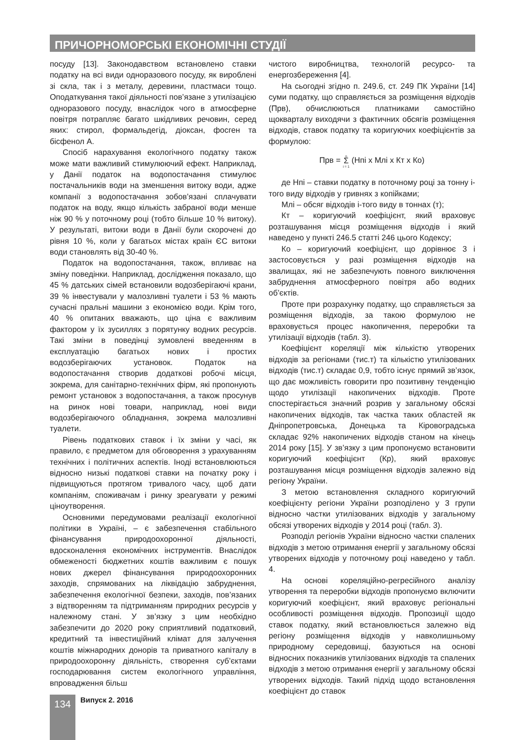ПРИЧОРНОМОРСЬКІ ЕКОНОМІЧНІ СТУДІЇ
посуду [13]. Законодавством встановлено ставки податку на всі види одноразового посуду, як вироблені зі скла, так і з металу, деревини, пластмаси тощо. Оподаткування такої діяльності пов’язане з утилізацією одноразового посуду, внаслідок чого в атмосферне повітря потрапляє багато шкідливих речовин, серед яких: стирол, формальдегід, діоксан, фосген та бісфенол А.
Спосіб нарахування екологічного податку також може мати важливий стимулюючий ефект. Наприклад, у Данії податок на водопостачання стимулює постачальників води на зменшення витоку води, адже компанії з водопостачання зобов’язані сплачувати податок на воду, якщо кількість забраної води менше ніж 90 % у поточному році (тобто більше 10 % витоку). У результаті, витоки води в Данії були скорочені до рівня 10 %, коли у багатьох містах країн ЄС витоки води становлять від 30-40 %.
Податок на водопостачання, також, впливає на зміну поведінки. Наприклад, дослідження показало, що 45 % датських сімей встановили водозберігаючі крани, 39 % інвестували у малозливні туалети і 53 % мають сучасні пральні машини з економією води. Крім того, 40 % опитаних вважають, що ціна є важливим фактором у їх зусиллях з порятунку водних ресурсів. Такі зміни в поведінці зумовлені введенням в експлуатацію багатьох нових і простих водозберігаючих установок. Податок на водопостачання створив додаткові робочі місця, зокрема, для санітарно-технічних фірм, які пропонують ремонт установок з водопостачання, а також просунув на ринок нові товари, наприклад, нові види водозберігаючого обладнання, зокрема малозливні туалети.
Рівень податкових ставок і їх зміни у часі, як правило, є предметом для обговорення з урахуванням технічних і політичних аспектів. Іноді встановлюються відносно низькі податкові ставки на початку року і підвищуються протягом тривалого часу, щоб дати компаніям, споживачам і ринку зреагувати у режимі ціноутворення.
Основними передумовами реалізації екологічної політики в Україні, – є забезпечення стабільного фінансування природоохоронної діяльності, вдосконалення економічних інструментів. Внаслідок обмеженості бюджетних коштів важливим є пошук нових джерел фінансування природоохоронних заходів, спрямованих на ліквідацію забруднення, забезпечення екологічної безпеки, заходів, пов’язаних з відтворенням та підтриманням природних ресурсів у належному стані. У зв’язку з цим необхідно забезпечити до 2020 року сприятливий податковий, кредитний та інвестиційний клімат для залучення коштів міжнародних донорів та приватного капіталу в природоохоронну діяльність, створення суб’єктами господарювання систем екологічного управління, впровадження більш
чистого виробництва, технологій ресурсо- та енергозбереження [4].
На сьогодні згідно п. 249.6, ст. 249 ПК України [14] суми податку, що справляється за розміщення відходів (Прв), обчислюються платниками самостійно щокварталу виходячи з фактичних обсягів розміщення відходів, ставок податку та коригуючих коефіцієнтів за формулою:
Прв = n
Σ
i = 1 (Нпі x Млі x Кт x Ко)
де Нпі – ставки податку в поточному році за тонну і-того виду відходів у гривнях з копійками;
Млі – обсяг відходів і-того виду в тоннах (т);
Кт – коригуючий коефіцієнт, який враховує розташування місця розміщення відходів і який наведено у пункті 246.5 статті 246 цього Кодексу;
Ко – коригуючий коефіцієнт, що дорівнює 3 і застосовується у разі розміщення відходів на звалищах, які не забезпечують повного виключення забруднення атмосферного повітря або водних об’єктів.
Проте при розрахунку податку, що справляється за розміщення відходів, за такою формулою не враховується процес накопичення, переробки та утилізації відходів (табл. 3).
Коефіцієнт кореляції між кількістю утворених відходів за регіонами (тис.т) та кількістю утилізованих відходів (тис.т) складає 0,9, тобто існує прямий зв’язок, що дає можливість говорити про позитивну тенденцію щодо утилізації накопичених відходів. Проте спостерігається значний розрив у загальному обсязі накопичених відходів, так частка таких областей як Дніпропетровська, Донецька та Кіровоградська складає 92% накопичених відходів станом на кінець 2014 року [15]. У зв’язку з цим пропонуємо встановити коригуючий коефіцієнт (Кр), який враховує розташування місця розміщення відходів залежно від регіону України.
З метою встановлення складного коригуючий коефіцієнту регіони України розподілено у 3 групи відносно частки утилізованих відходів у загальному обсязі утворених відходів у 2014 році (табл. 3).
Розподіл регіонів України відносно частки спалених відходів з метою отримання енергії у загальному обсязі утворених відходів у поточному році наведено у табл. 4.
На основі кореляційно-регресійного аналізу утворення та переробки відходів пропонуємо включити коригуючий коефіцієнт, який враховує регіональні особливості розміщення відходів. Пропозиції щодо ставок податку, який встановлюється залежно від регіону розміщення відходів у навколишньому природному середовищі, базуються на основі відносних показників утилізованих відходів та спалених відходів з метою отримання енергії у загальному обсязі утворених відходів. Такий підхід щодо встановлення коефіцієнт до ставок
134 Випуск 2. 2016